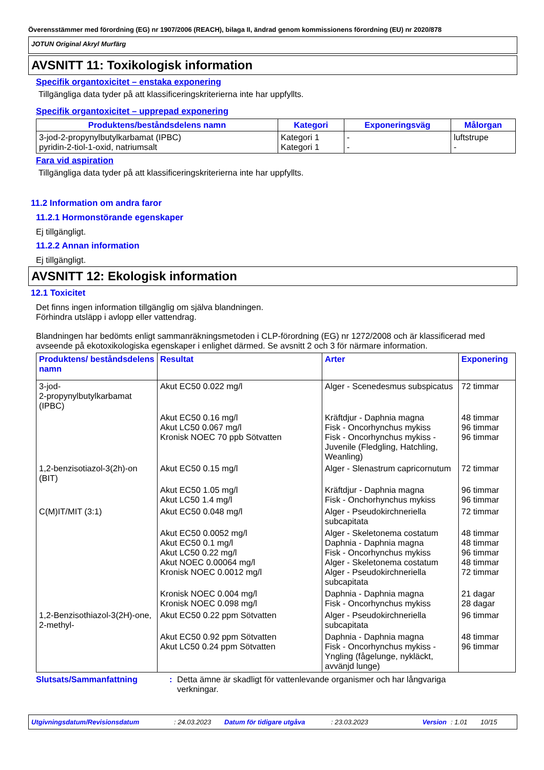Överensstämmer med förordning (EG) nr 1907/2006 (REACH), bilaga II, ändrad genom kommissionens förordning (EU) nr 2020/878
JOTUN Original Akryl Murfärg
AVSNITT 11: Toxikologisk information
Specifik organtoxicitet – enstaka exponering
Tillgängliga data tyder på att klassificeringskriterierna inte har uppfyllts.
Specifik organtoxicitet – upprepad exponering
| Produktens/beståndsdelens namn | Kategori | Exponeringsväg | Målorgan |
| --- | --- | --- | --- |
| 3-jod-2-propynylbutylkarbamat (IPBC) pyridin-2-tiol-1-oxid, natriumsalt | Kategori 1 Kategori 1 | - - | luftstrupe - |
Fara vid aspiration
Tillgängliga data tyder på att klassificeringskriterierna inte har uppfyllts.
11.2 Information om andra faror
11.2.1 Hormonstörande egenskaper
Ej tillgängligt.
11.2.2 Annan information
Ej tillgängligt.
AVSNITT 12: Ekologisk information
12.1 Toxicitet
Det finns ingen information tillgänglig om själva blandningen.
Förhindra utsläpp i avlopp eller vattendrag.
Blandningen har bedömts enligt sammanräkningsmetoden i CLP-förordning (EG) nr 1272/2008 och är klassificerad med avseende på ekotoxikologiska egenskaper i enlighet därmed. Se avsnitt 2 och 3 för närmare information.
| Produktens/ beståndsdelens namn | Resultat | Arter | Exponering |
| --- | --- | --- | --- |
| 3-jod- 2-propynylbutylkarbamat (IPBC) | Akut EC50 0.022 mg/l | Alger - Scenedesmus subspicatus | 72 timmar |
| | Akut EC50 0.16 mg/l Akut LC50 0.067 mg/l Kronisk NOEC 70 ppb Sötvatten | Kräftdjur - Daphnia magna Fisk - Oncorhynchus mykiss Fisk - Oncorhynchus mykiss - Juvenile (Fledgling, Hatchling, Weanling) | 48 timmar 96 timmar 96 timmar |
| 1,2-benzisotiazol-3(2h)-on (BIT) | Akut EC50 0.15 mg/l | Alger - Slenastrum capricornutum | 72 timmar |
| | Akut EC50 1.05 mg/l Akut LC50 1.4 mg/l | Kräftdjur - Daphnia magna Fisk - Onchorhynchus mykiss | 96 timmar 96 timmar |
| C(M)IT/MIT (3:1) | Akut EC50 0.048 mg/l | Alger - Pseudokirchneriella subcapitata | 72 timmar |
| | Akut EC50 0.0052 mg/l Akut EC50 0.1 mg/l Akut LC50 0.22 mg/l Akut NOEC 0.00064 mg/l Kronisk NOEC 0.0012 mg/l | Alger - Skeletonema costatum Daphnia - Daphnia magna Fisk - Oncorhynchus mykiss Alger - Skeletonema costatum Alger - Pseudokirchneriella subcapitata | 48 timmar 48 timmar 96 timmar 48 timmar 72 timmar |
| | Kronisk NOEC 0.004 mg/l Kronisk NOEC 0.098 mg/l | Daphnia - Daphnia magna Fisk - Oncorhynchus mykiss | 21 dagar 28 dagar |
| 1,2-Benzisothiazol-3(2H)-one, 2-methyl- | Akut EC50 0.22 ppm Sötvatten | Alger - Pseudokirchneriella subcapitata | 96 timmar |
| | Akut EC50 0.92 ppm Sötvatten Akut LC50 0.24 ppm Sötvatten | Daphnia - Daphnia magna Fisk - Oncorhynchus mykiss - Yngling (fågelunge, nykläckt, avvänjd lunge) | 48 timmar 96 timmar |
Slutsats/Sammanfattning : Detta ämne är skadligt för vattenlevande organismer och har långvariga verkningar.
Utgivningsdatum/Revisionsdatum: 24.03.2023 Datum för tidigare utgåva: 23.03.2023 Version: 1.01 10/15